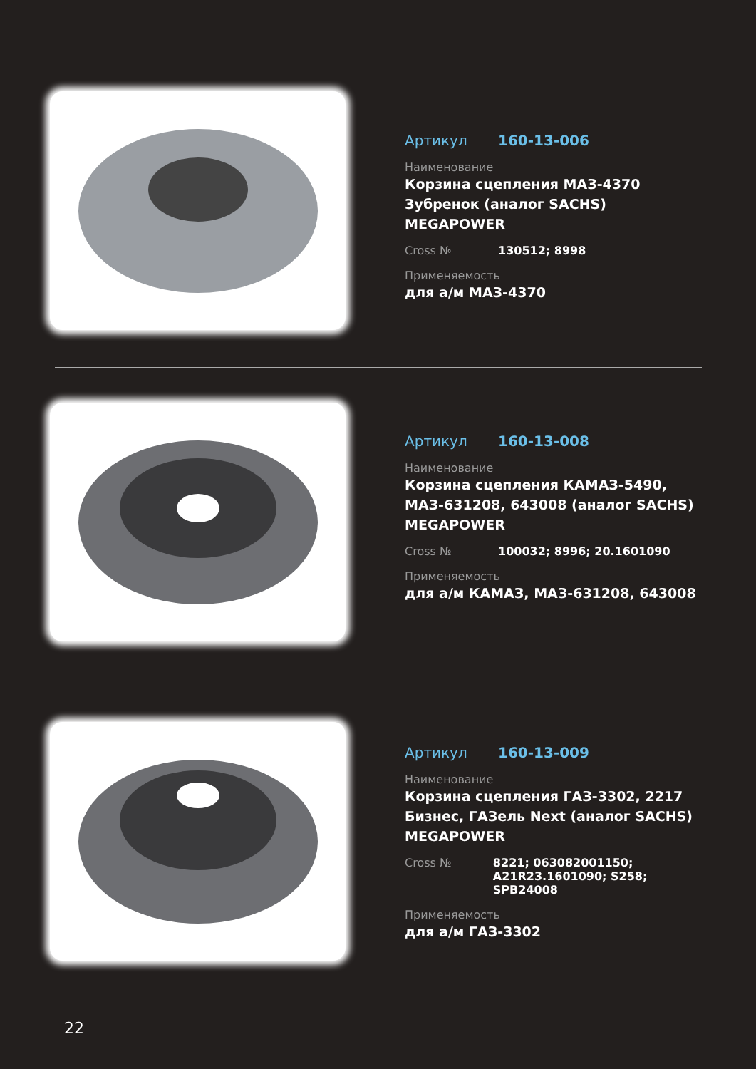Артикул 160-13-006
Наименование
Корзина сцепления МАЗ-4370 Зубренок (аналог SACHS) MEGAPOWER
Cross № 130512; 8998
Применяемость
для а/м МАЗ-4370
Артикул 160-13-008
Наименование
Корзина сцепления КАМАЗ-5490, МАЗ-631208, 643008 (аналог SACHS) MEGAPOWER
Cross № 100032; 8996; 20.1601090
Применяемость
для а/м КАМАЗ, МАЗ-631208, 643008
Артикул 160-13-009
Наименование
Корзина сцепления ГАЗ-3302, 2217 Бизнес, ГАЗель Next (аналог SACHS) MEGAPOWER
Cross № 8221; 063082001150;
A21R23.1601090; S258; SPB24008
Применяемость
для а/м ГАЗ-3302
22